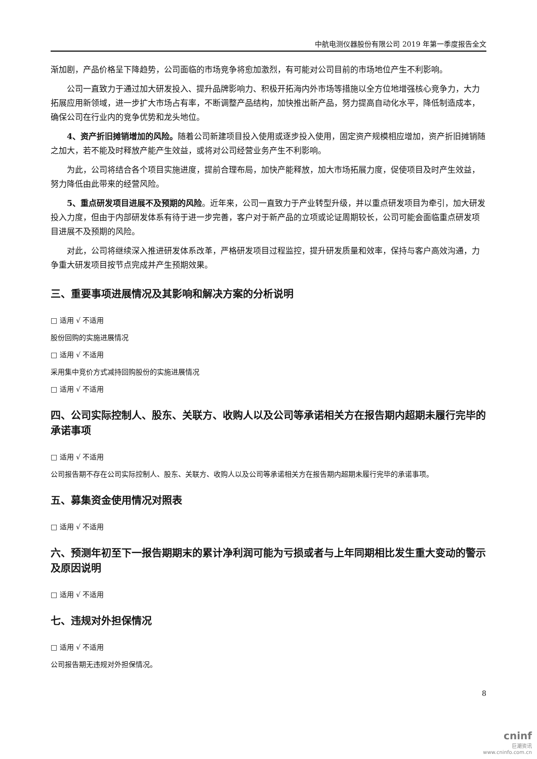中航电测仪器股份有限公司 2019 年第一季度报告全文
渐加剧，产品价格呈下降趋势，公司面临的市场竞争将愈加激烈，有可能对公司目前的市场地位产生不利影响。
公司一直致力于通过加大研发投入、提升品牌影响力、积极开拓海内外市场等措施以全方位地增强核心竞争力，大力拓展应用新领域，进一步扩大市场占有率，不断调整产品结构，加快推出新产品，努力提高自动化水平，降低制造成本，确保公司在行业内的竞争优势和龙头地位。
4、资产折旧摊销增加的风险。随着公司新建项目投入使用或逐步投入使用，固定资产规模相应增加，资产折旧摊销随之加大，若不能及时释放产能产生效益，或将对公司经营业务产生不利影响。
为此，公司将结合各个项目实施进度，提前合理布局，加快产能释放，加大市场拓展力度，促使项目及时产生效益，努力降低由此带来的经营风险。
5、重点研发项目进展不及预期的风险。近年来，公司一直致力于产业转型升级，并以重点研发项目为牵引，加大研发投入力度，但由于内部研发体系有待于进一步完善，客户对于新产品的立项或论证周期较长，公司可能会面临重点研发项目进展不及预期的风险。
对此，公司将继续深入推进研发体系改革，严格研发项目过程监控，提升研发质量和效率，保持与客户高效沟通，力争重大研发项目按节点完成并产生预期效果。
三、重要事项进展情况及其影响和解决方案的分析说明
□ 适用 √ 不适用
股份回购的实施进展情况
□ 适用 √ 不适用
采用集中竞价方式减持回购股份的实施进展情况
□ 适用 √ 不适用
四、公司实际控制人、股东、关联方、收购人以及公司等承诺相关方在报告期内超期未履行完毕的承诺事项
□ 适用 √ 不适用
公司报告期不存在公司实际控制人、股东、关联方、收购人以及公司等承诺相关方在报告期内超期未履行完毕的承诺事项。
五、募集资金使用情况对照表
□ 适用 √ 不适用
六、预测年初至下一报告期期末的累计净利润可能为亏损或者与上年同期相比发生重大变动的警示及原因说明
□ 适用 √ 不适用
七、违规对外担保情况
□ 适用 √ 不适用
公司报告期无违规对外担保情况。
8
cninf
巨潮资讯
www.cninfo.com.cn